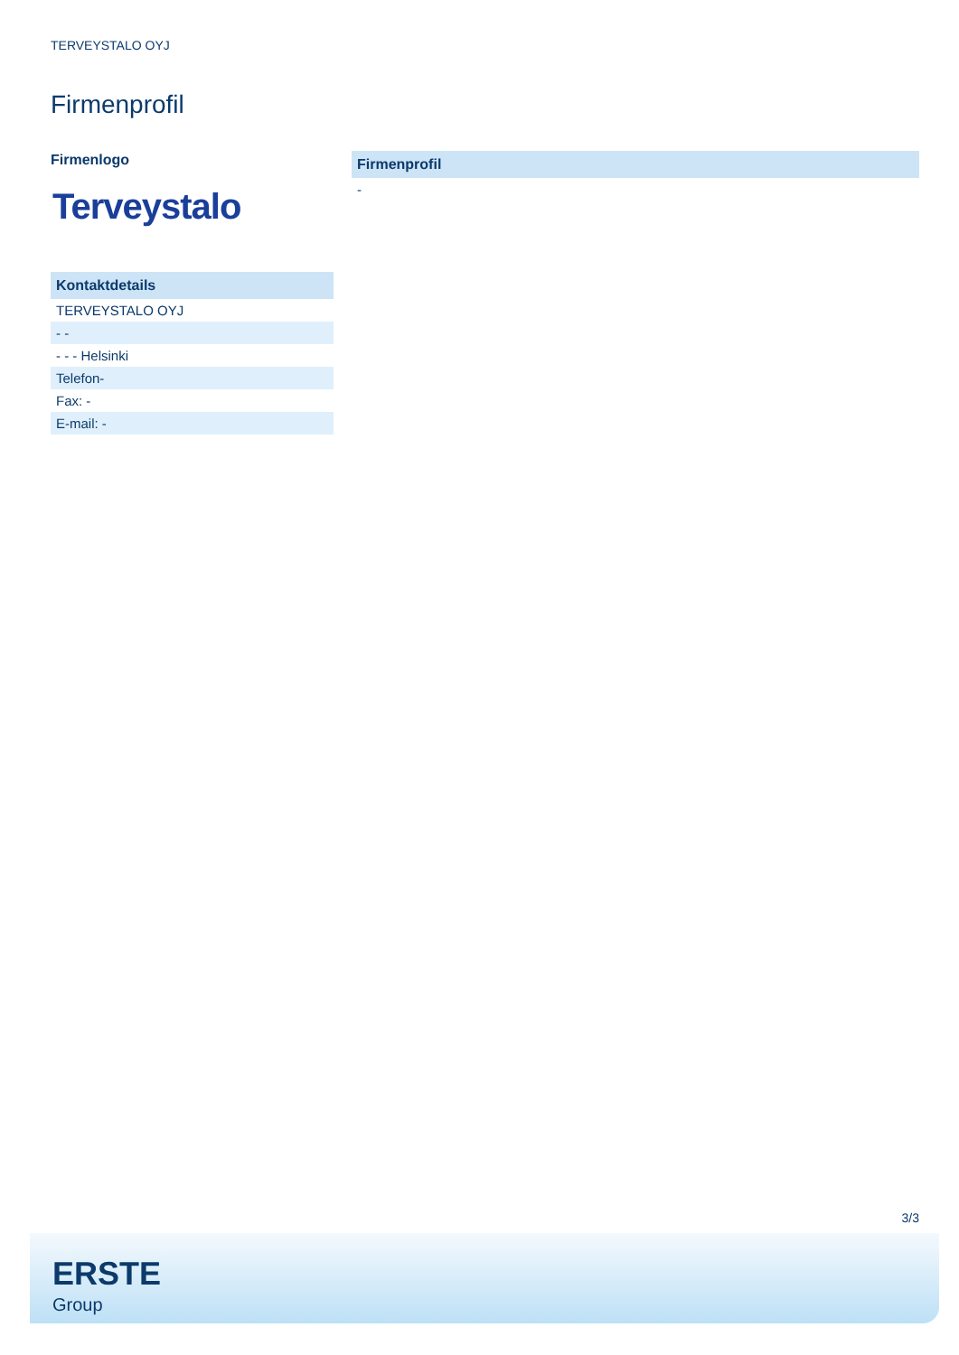TERVEYSTALO OYJ
Firmenprofil
Firmenlogo
Terveystalo
| Kontaktdetails |
| --- |
| TERVEYSTALO OYJ |
| - - |
| - - - Helsinki |
| Telefon- |
| Fax: - |
| E-mail: - |
| Firmenprofil |
| --- |
| - |
3/3
ERSTE
Group